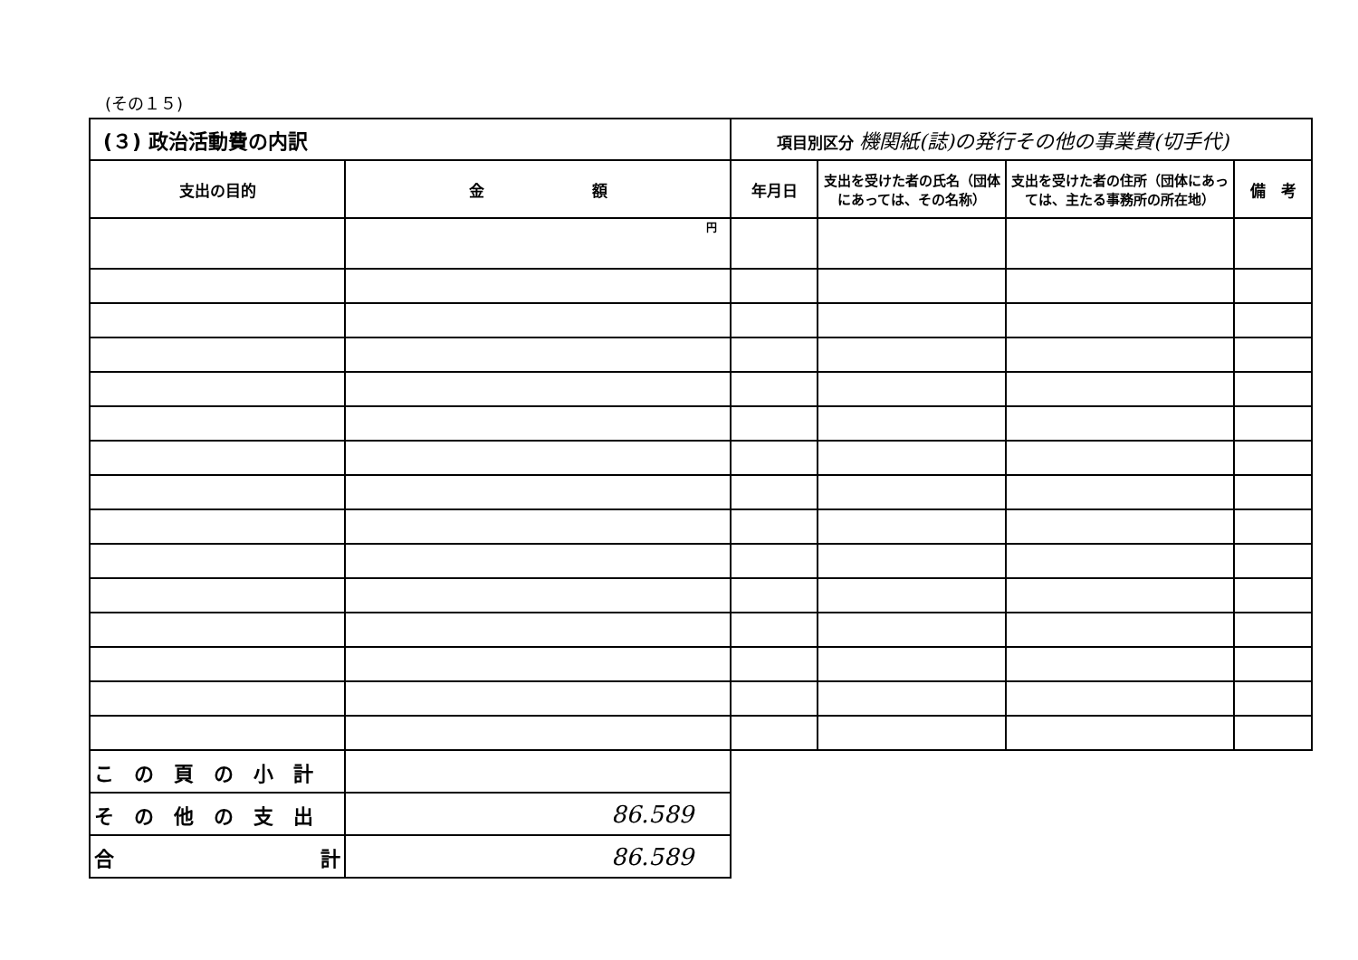(その１５)
| (３) 政治活動費の内訳 | | 項目別区分 機関紙(誌)の発行その他の事業費(切手代) | | | |
| 支出の目的 | 金 額 | 年月日 | 支出を受けた者の氏名（団体にあっては、その名称） | 支出を受けた者の住所（団体にあっては、主たる事務所の所在地） | 備 考 |
| | 円 | | | | |
| この頁の小計 | | | | | |
| その他の支出 | 86.589 | | | | |
| 合 計 | 86.589 | | | | |